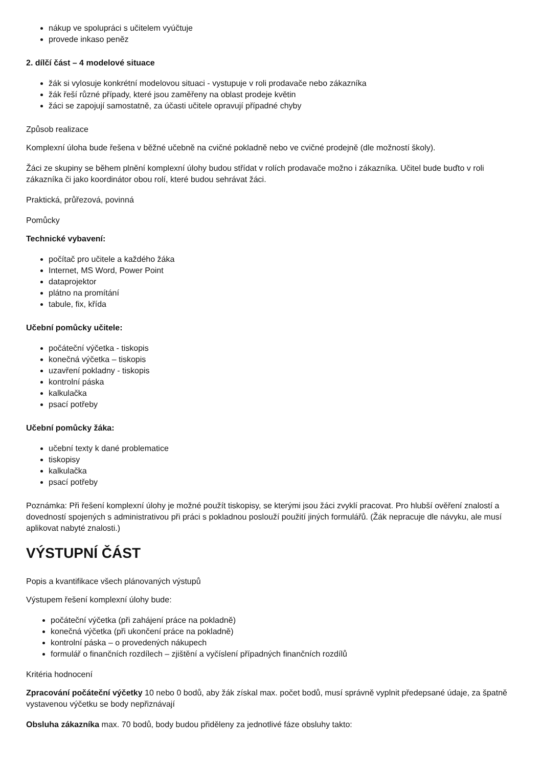nákup ve spolupráci s učitelem vyúčtuje
provede inkaso peněz
2. dílčí část – 4 modelové situace
žák si vylosuje konkrétní modelovou situaci - vystupuje v roli prodavače nebo zákazníka
žák řeší různé případy, které jsou zaměřeny na oblast prodeje květin
žáci se zapojují samostatně, za účasti učitele opravují případné chyby
Způsob realizace
Komplexní úloha bude řešena v běžné učebně na cvičné pokladně nebo ve cvičné prodejně (dle možností školy).
Žáci ze skupiny se během plnění komplexní úlohy budou střídat v rolích prodavače možno i zákazníka. Učitel bude buďto v roli zákazníka či jako koordinátor obou rolí, které budou sehrávat žáci.
Praktická, průřezová, povinná
Pomůcky
Technické vybavení:
počítač pro učitele a každého žáka
Internet, MS Word, Power Point
dataprojektor
plátno na promítání
tabule, fix, křída
Učební pomůcky učitele:
počáteční výčetka - tiskopis
konečná výčetka – tiskopis
uzavření pokladny - tiskopis
kontrolní páska
kalkulačka
psací potřeby
Učební pomůcky žáka:
učební texty k dané problematice
tiskopisy
kalkulačka
psací potřeby
Poznámka: Při řešení komplexní úlohy je možné použít tiskopisy, se kterými jsou žáci zvyklí pracovat. Pro hlubší ověření znalostí a dovedností spojených s administrativou při práci s pokladnou poslouží použití jiných formulářů. (Žák nepracuje dle návyku, ale musí aplikovat nabyté znalosti.)
VÝSTUPNÍ ČÁST
Popis a kvantifikace všech plánovaných výstupů
Výstupem řešení komplexní úlohy bude:
počáteční výčetka (při zahájení práce na pokladně)
konečná výčetka (při ukončení práce na pokladně)
kontrolní páska – o provedených nákupech
formulář o finančních rozdílech – zjištění a vyčíslení případných finančních rozdílů
Kritéria hodnocení
Zpracování počáteční výčetky 10 nebo 0 bodů, aby žák získal max. počet bodů, musí správně vyplnit předepsané údaje, za špatně vystavenou výčetku se body nepřiznávají
Obsluha zákazníka max. 70 bodů, body budou přiděleny za jednotlivé fáze obsluhy takto: